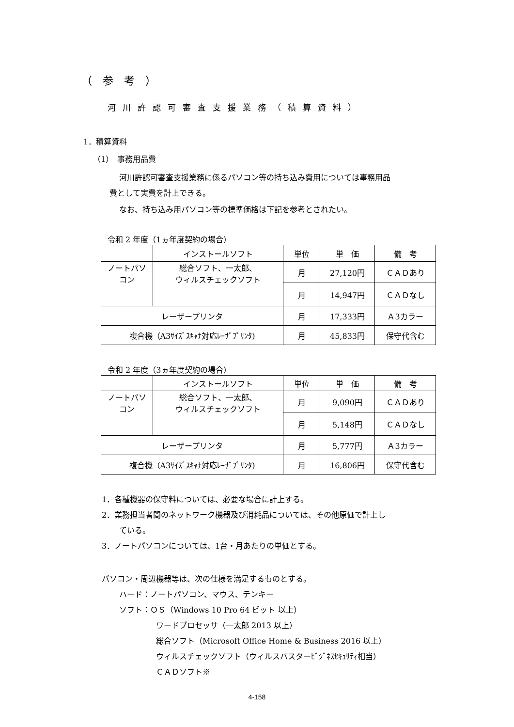（参考）
河川許認可審査支援業務（積算資料）
1．積算資料
（1）　事務用品費
河川許認可審査支援業務に係るパソコン等の持ち込み費用については事務用品
費として実費を計上できる。
なお、持ち込み用パソコン等の標準価格は下記を参考とされたい。
令和 2 年度（1ヵ年度契約の場合）
| | インストールソフト | 単位 | 単 価 | 備 考 |
| --- | --- | --- | --- | --- |
| ノートパソ コン | 総合ソフト、一太郎、 ウィルスチェックソフト | 月 | 27,120円 | ＣＡＤあり |
| | | 月 | 14,947円 | ＣＡＤなし |
| レーザープリンタ | | 月 | 17,333円 | Ａ3カラー |
| 複合機（A3ｻｲｽﾞｽｷｬﾅ対応ﾚｰｻﾞﾌﾟﾘﾝﾀ) | | 月 | 45,833円 | 保守代含む |
令和 2 年度（3ヵ年度契約の場合）
| | インストールソフト | 単位 | 単 価 | 備 考 |
| --- | --- | --- | --- | --- |
| ノートパソ コン | 総合ソフト、一太郎、 ウィルスチェックソフト | 月 | 9,090円 | ＣＡＤあり |
| | | 月 | 5,148円 | ＣＡＤなし |
| レーザープリンタ | | 月 | 5,777円 | Ａ3カラー |
| 複合機（A3ｻｲｽﾞｽｷｬﾅ対応ﾚｰｻﾞﾌﾟﾘﾝﾀ) | | 月 | 16,806円 | 保守代含む |
1．各種機器の保守料については、必要な場合に計上する。
2．業務担当者間のネットワーク機器及び消耗品については、その他原価で計上し
ている。
3．ノートパソコンについては、1台・月あたりの単価とする。
パソコン・周辺機器等は、次の仕様を満足するものとする。
ハード：ノートパソコン、マウス、テンキー
ソフト：ＯＳ（Windows 10 Pro 64 ビット 以上）
ワードプロセッサ（一太郎 2013 以上）
総合ソフト（Microsoft Office Home & Business 2016 以上）
ウィルスチェックソフト（ウィルスバスターﾋﾞｼﾞﾈｽｾｷｭﾘﾃｨ相当）
ＣＡＤソフト※
4-158